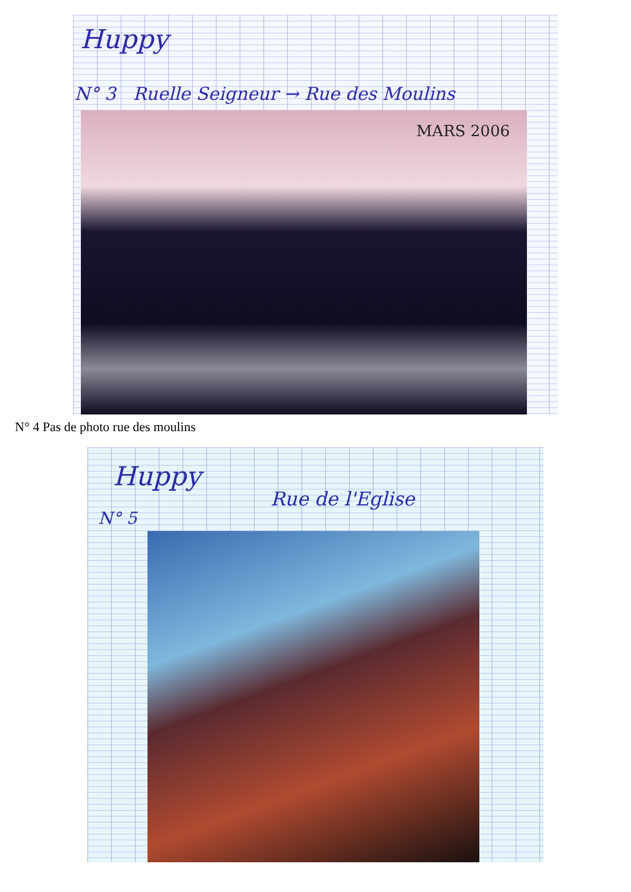Huppy
N° 3 Ruelle Seigneur → Rue des Moulins
MARS 2006
N° 4 Pas de photo rue des moulins
Huppy
Rue de l'Eglise
N° 5